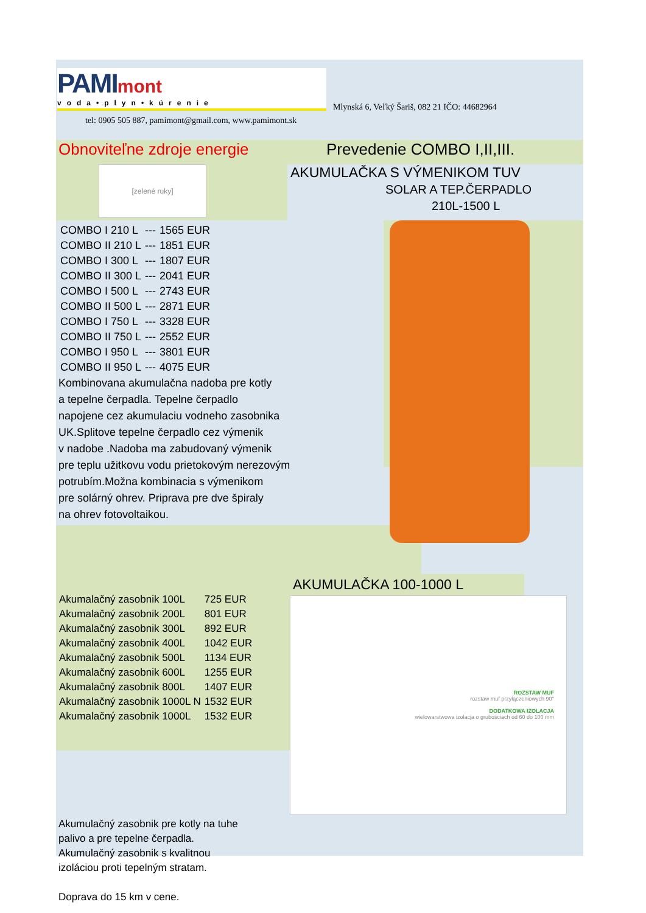PAMI mont
voda•plyn•kúrenie
Mlynská 6, Veľký Šariš, 082 21 IČO: 44682964
tel: 0905 505 887, pamimont@gmail.com, www.pamimont.sk
Obnoviteľne zdroje energie
Prevedenie COMBO I,II,III.
[zelené ruky]
AKUMULAČKA S VÝMENIKOM TUV
SOLAR A TEP.ČERPADLO
210L-1500 L
| COMBO I 210 L | --- | 1565 EUR |
| COMBO II 210 L | --- | 1851 EUR |
| COMBO I 300 L | --- | 1807 EUR |
| COMBO II 300 L | --- | 2041 EUR |
| COMBO I 500 L | --- | 2743 EUR |
| COMBO II 500 L | --- | 2871 EUR |
| COMBO I 750 L | --- | 3328 EUR |
| COMBO II 750 L | --- | 2552 EUR |
| COMBO I 950 L | --- | 3801 EUR |
| COMBO II 950 L | --- | 4075 EUR |
Kombinovana akumulačna nadoba pre kotly
a tepelne čerpadla. Tepelne čerpadlo
napojene cez akumulaciu vodneho zasobnika
UK.Splitove tepelne čerpadlo cez výmenik
v nadobe .Nadoba ma zabudovaný výmenik
pre teplu užitkovu vodu prietokovým nerezovým
potrubím.Možna kombinacia s výmenikom
pre solárný ohrev. Priprava pre dve špiraly
na ohrev fotovoltaikou.
| Akumalačný zasobnik 100L | 725 EUR |
| Akumalačný zasobnik 200L | 801 EUR |
| Akumalačný zasobnik 300L | 892 EUR |
| Akumalačný zasobnik 400L | 1042 EUR |
| Akumalačný zasobnik 500L | 1134 EUR |
| Akumalačný zasobnik 600L | 1255 EUR |
| Akumalačný zasobnik 800L | 1407 EUR |
| Akumalačný zasobnik 1000L N | 1532 EUR |
| Akumalačný zasobnik 1000L | 1532 EUR |
AKUMULAČKA 100-1000 L
ROZSTAW MUF
rozstaw muf przyłączeniowych 90°
DODATKOWA IZOLACJA
wielowarstwowa izolacja o grubościach od 60 do 100 mm
Akumulačný zasobnik pre kotly na tuhe
palivo a pre tepelne čerpadla.
Akumulačný zasobnik s kvalitnou
izoláciou proti tepelným stratam.
Doprava do 15 km v cene.